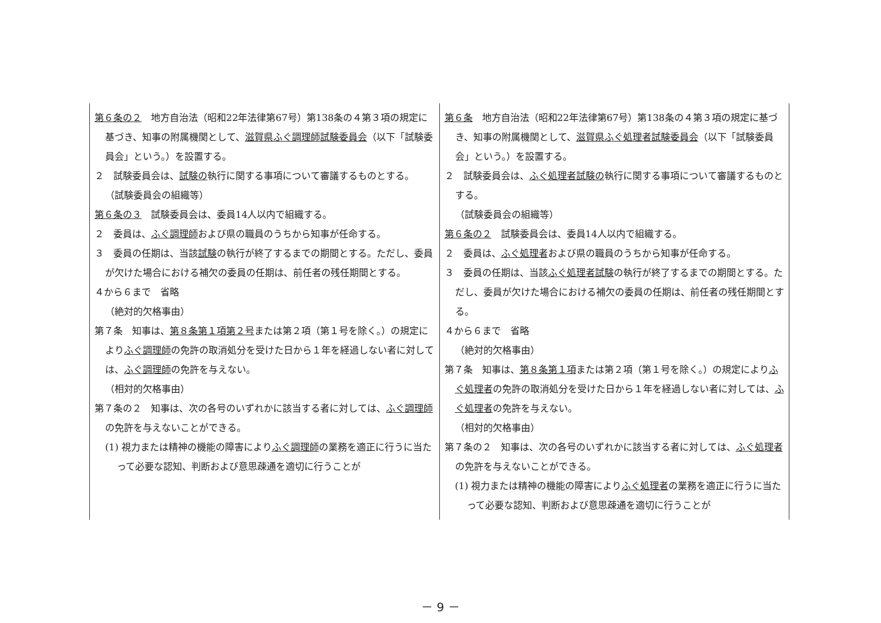| 第６条の２ 地方自治法（昭和22年法律第67号）第138条の４第３項の規定に基づき、知事の附属機関として、 滋賀県ふぐ調理師試験委員会 （以下「試験委員会」という。）を設置する。 ２ 試験委員会は、 試験の 執行に関する事項について審議するものとする。 （試験委員会の組織等） 第６条の３ 試験委員会は、委員14人以内で組織する。 ２ 委員は、 ふぐ調理師 および県の職員のうちから知事が任命する。 ３ 委員の任期は、当該 試験 の執行が終了するまでの期間とする。ただし、委員が欠けた場合における補欠の委員の任期は、前任者の残任期間とする。 ４から６まで 省略 （絶対的欠格事由） 第７条 知事は、 第８条第１項第２号 または第２項（第１号を除く。）の規定により ふぐ調理師 の免許の取消処分を受けた日から１年を経過しない者に対しては、 ふぐ調理師 の免許を与えない。 （相対的欠格事由） 第７条の２ 知事は、次の各号のいずれかに該当する者に対しては、 ふぐ調理師 の免許を与えないことができる。 (1) 視力または精神の機能の障害により ふぐ調理師 の業務を適正に行うに当たって必要な認知、判断および意思疎通を適切に行うことが | 第６条 地方自治法（昭和22年法律第67号）第138条の４第３項の規定に基づき、知事の附属機関として、 滋賀県ふぐ処理者試験委員会 （以下「試験委員会」という。）を設置する。 ２ 試験委員会は、 ふぐ処理者試験の 執行に関する事項について審議するものとする。 （試験委員会の組織等） 第６条の２ 試験委員会は、委員14人以内で組織する。 ２ 委員は、 ふぐ処理者 および県の職員のうちから知事が任命する。 ３ 委員の任期は、当該 ふぐ処理者試験 の執行が終了するまでの期間とする。ただし、委員が欠けた場合における補欠の委員の任期は、前任者の残任期間とする。 ４から６まで 省略 （絶対的欠格事由） 第７条 知事は、 第８条第１項 または第２項（第１号を除く。）の規定により ふぐ処理者 の免許の取消処分を受けた日から１年を経過しない者に対しては、 ふぐ処理者 の免許を与えない。 （相対的欠格事由） 第７条の２ 知事は、次の各号のいずれかに該当する者に対しては、 ふぐ処理者 の免許を与えないことができる。 (1) 視力または精神の機能の障害により ふぐ処理者 の業務を適正に行うに当たって必要な認知、判断および意思疎通を適切に行うことが |
－ 9 －